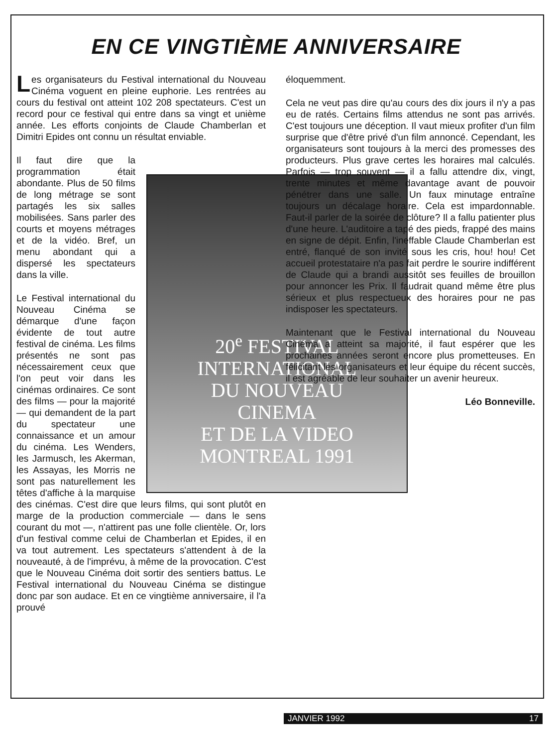EN CE VINGTIÈME ANNIVERSAIRE
Les organisateurs du Festival international du Nouveau Cinéma voguent en pleine euphorie. Les rentrées au cours du festival ont atteint 102 208 spectateurs. C'est un record pour ce festival qui entre dans sa vingt et unième année. Les efforts conjoints de Claude Chamberlan et Dimitri Epides ont connu un résultat enviable.
20<sup>e</sup> FESTIVAL
INTERNATIONAL
DU NOUVEAU
CINEMA
ET DE LA VIDEO
MONTREAL 1991
Il faut dire que la programmation était abondante. Plus de 50 films de long métrage se sont partagés les six salles mobilisées. Sans parler des courts et moyens métrages et de la vidéo. Bref, un menu abondant qui a dispersé les spectateurs dans la ville.
Le Festival international du Nouveau Cinéma se démarque d'une façon évidente de tout autre festival de cinéma. Les films présentés ne sont pas nécessairement ceux que l'on peut voir dans les cinémas ordinaires. Ce sont des films — pour la majorité — qui demandent de la part du spectateur une connaissance et un amour du cinéma. Les Wenders, les Jarmusch, les Akerman, les Assayas, les Morris ne sont pas naturellement les têtes d'affiche à la marquise des cinémas. C'est dire que leurs films, qui sont plutôt en marge de la production commerciale — dans le sens courant du mot —, n'attirent pas une folle clientèle. Or, lors d'un festival comme celui de Chamberlan et Epides, il en va tout autrement. Les spectateurs s'attendent à de la nouveauté, à de l'imprévu, à même de la provocation. C'est que le Nouveau Cinéma doit sortir des sentiers battus. Le Festival international du Nouveau Cinéma se distingue donc par son audace. Et en ce vingtième anniversaire, il l'a prouvé
éloquemment.
Cela ne veut pas dire qu'au cours des dix jours il n'y a pas eu de ratés. Certains films attendus ne sont pas arrivés. C'est toujours une déception. Il vaut mieux profiter d'un film surprise que d'être privé d'un film annoncé. Cependant, les organisateurs sont toujours à la merci des promesses des producteurs. Plus grave certes les horaires mal calculés. Parfois — trop souvent — il a fallu attendre dix, vingt, trente minutes et même davantage avant de pouvoir pénétrer dans une salle. Un faux minutage entraîne toujours un décalage horaire. Cela est impardonnable. Faut-il parler de la soirée de clôture? Il a fallu patienter plus d'une heure. L'auditoire a tapé des pieds, frappé des mains en signe de dépit. Enfin, l'ineffable Claude Chamberlan est entré, flanqué de son invité sous les cris, hou! hou! Cet accueil protestataire n'a pas fait perdre le sourire indifférent de Claude qui a brandi aussitôt ses feuilles de brouillon pour annoncer les Prix. Il faudrait quand même être plus sérieux et plus respectueux des horaires pour ne pas indisposer les spectateurs.
Maintenant que le Festival international du Nouveau Cinéma a atteint sa majorité, il faut espérer que les prochaines années seront encore plus prometteuses. En félicitant les organisateurs et leur équipe du récent succès, il est agréable de leur souhaiter un avenir heureux.
Léo Bonneville.
JANVIER 1992 17